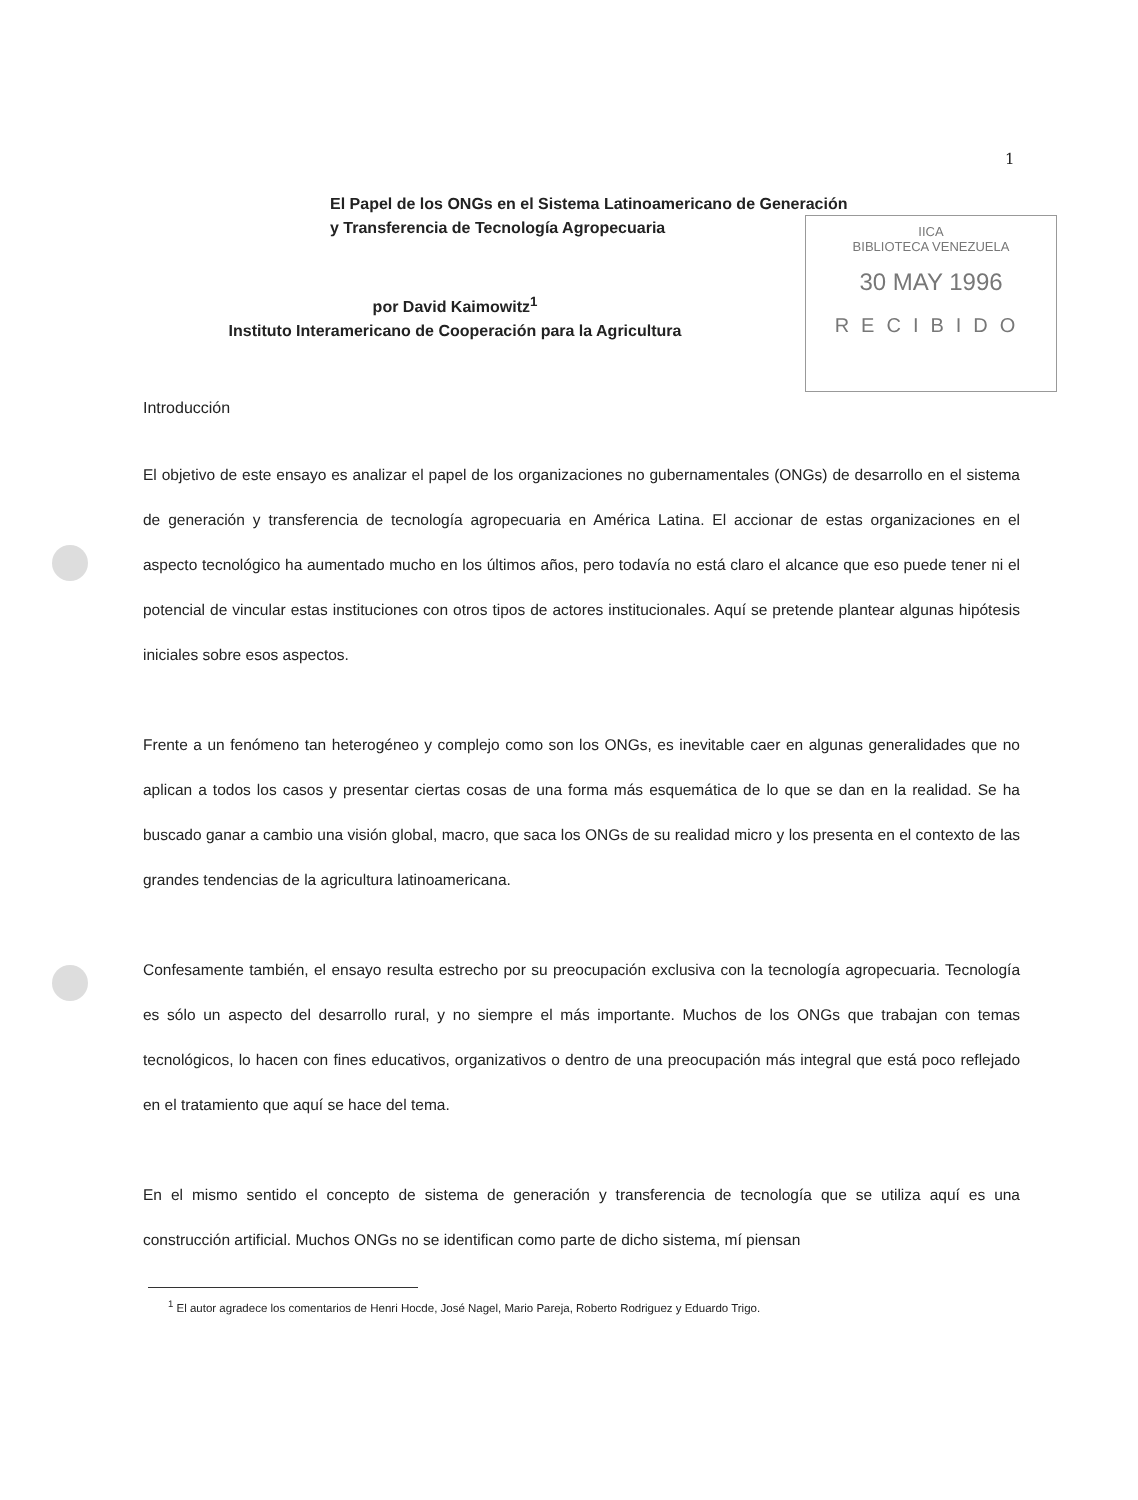1
IICA
BIBLIOTECA VENEZUELA
30 MAY 1996
RECIBIDO
El Papel de los ONGs en el Sistema Latinoamericano de Generación y Transferencia de Tecnología Agropecuaria
por David Kaimowitz<sup>1</sup>
Instituto Interamericano de Cooperación para la Agricultura
Introducción
El objetivo de este ensayo es analizar el papel de los organizaciones no gubernamentales (ONGs) de desarrollo en el sistema de generación y transferencia de tecnología agropecuaria en América Latina. El accionar de estas organizaciones en el aspecto tecnológico ha aumentado mucho en los últimos años, pero todavía no está claro el alcance que eso puede tener ni el potencial de vincular estas instituciones con otros tipos de actores institucionales. Aquí se pretende plantear algunas hipótesis iniciales sobre esos aspectos.
Frente a un fenómeno tan heterogéneo y complejo como son los ONGs, es inevitable caer en algunas generalidades que no aplican a todos los casos y presentar ciertas cosas de una forma más esquemática de lo que se dan en la realidad. Se ha buscado ganar a cambio una visión global, macro, que saca los ONGs de su realidad micro y los presenta en el contexto de las grandes tendencias de la agricultura latinoamericana.
Confesamente también, el ensayo resulta estrecho por su preocupación exclusiva con la tecnología agropecuaria. Tecnología es sólo un aspecto del desarrollo rural, y no siempre el más importante. Muchos de los ONGs que trabajan con temas tecnológicos, lo hacen con fines educativos, organizativos o dentro de una preocupación más integral que está poco reflejado en el tratamiento que aquí se hace del tema.
En el mismo sentido el concepto de sistema de generación y transferencia de tecnología que se utiliza aquí es una construcción artificial. Muchos ONGs no se identifican como parte de dicho sistema, mí piensan
<sup>1</sup> El autor agradece los comentarios de Henri Hocde, José Nagel, Mario Pareja, Roberto Rodriguez y Eduardo Trigo.